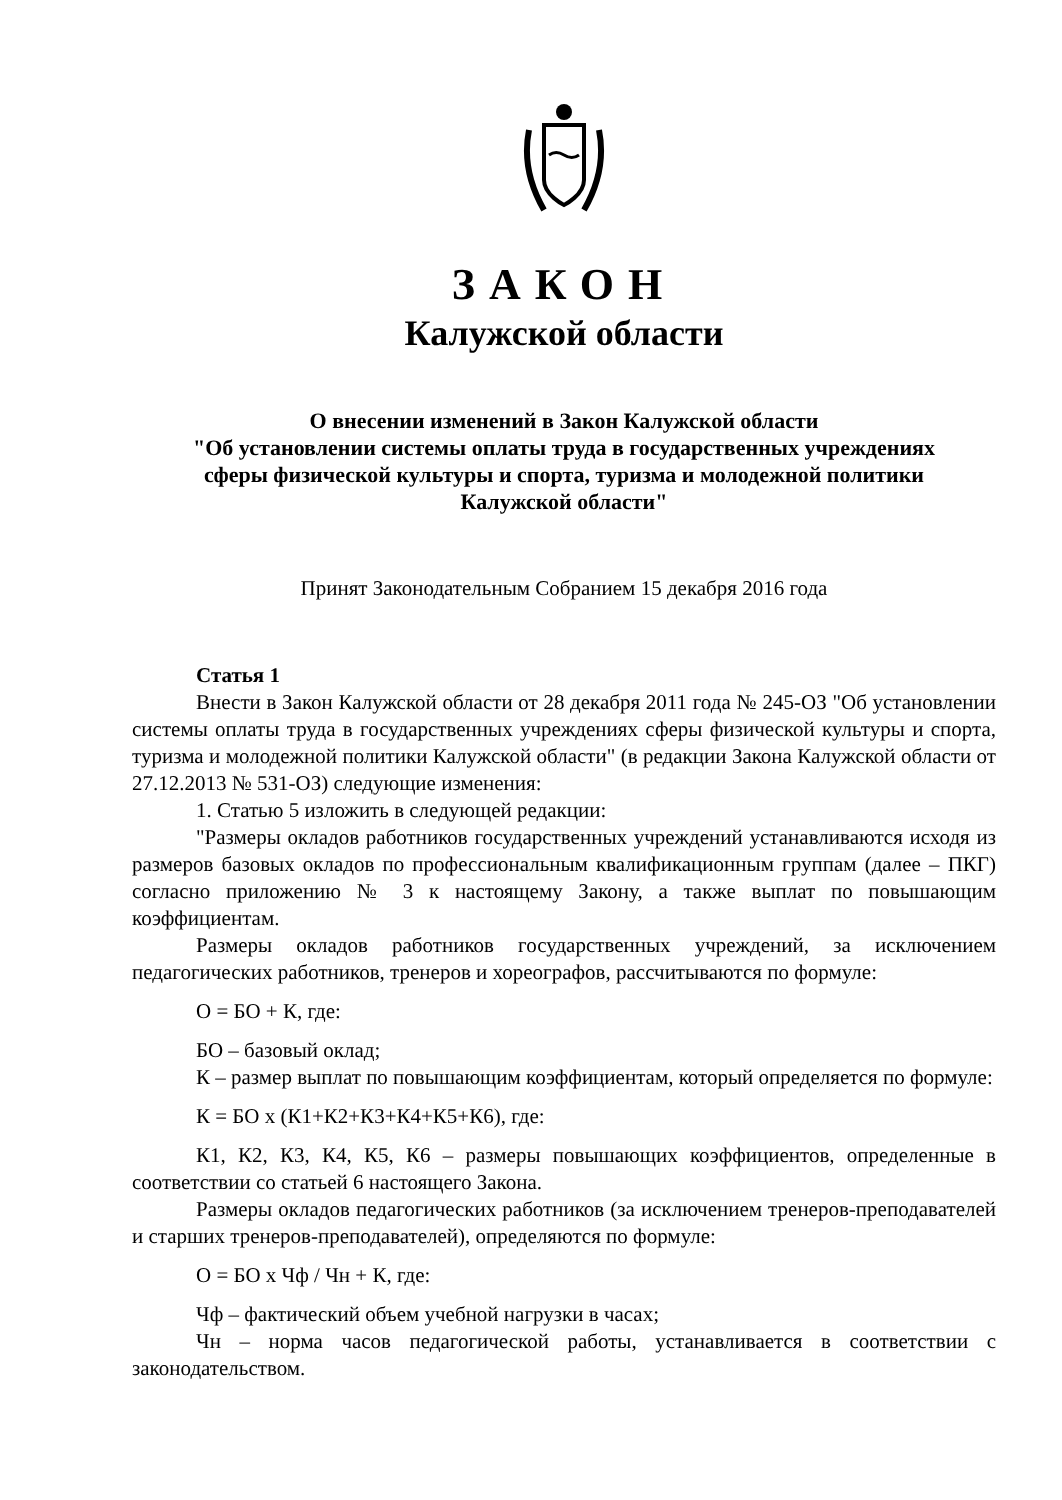ЗАКОН
Калужской области
О внесении изменений в Закон Калужской области
"Об установлении системы оплаты труда в государственных учреждениях
сферы физической культуры и спорта, туризма и молодежной политики
Калужской области"
Принят Законодательным Собранием 15 декабря 2016 года
Статья 1
Внести в Закон Калужской области от 28 декабря 2011 года № 245-ОЗ "Об установлении системы оплаты труда в государственных учреждениях сферы физической культуры и спорта, туризма и молодежной политики Калужской области" (в редакции Закона Калужской области от 27.12.2013 № 531-ОЗ) следующие изменения:
1. Статью 5 изложить в следующей редакции:
"Размеры окладов работников государственных учреждений устанавливаются исходя из размеров базовых окладов по профессиональным квалификационным группам (далее – ПКГ) согласно приложению № 3 к настоящему Закону, а также выплат по повышающим коэффициентам.
Размеры окладов работников государственных учреждений, за исключением педагогических работников, тренеров и хореографов, рассчитываются по формуле:
О = БО + К, где:
БО – базовый оклад;
К – размер выплат по повышающим коэффициентам, который определяется по формуле:
К = БО х (К1+К2+К3+К4+К5+К6), где:
К1, К2, К3, К4, К5, К6 – размеры повышающих коэффициентов, определенные в соответствии со статьей 6 настоящего Закона.
Размеры окладов педагогических работников (за исключением тренеров-преподавателей и старших тренеров-преподавателей), определяются по формуле:
О = БО х Чф / Чн + К, где:
Чф – фактический объем учебной нагрузки в часах;
Чн – норма часов педагогической работы, устанавливается в соответствии с законодательством.